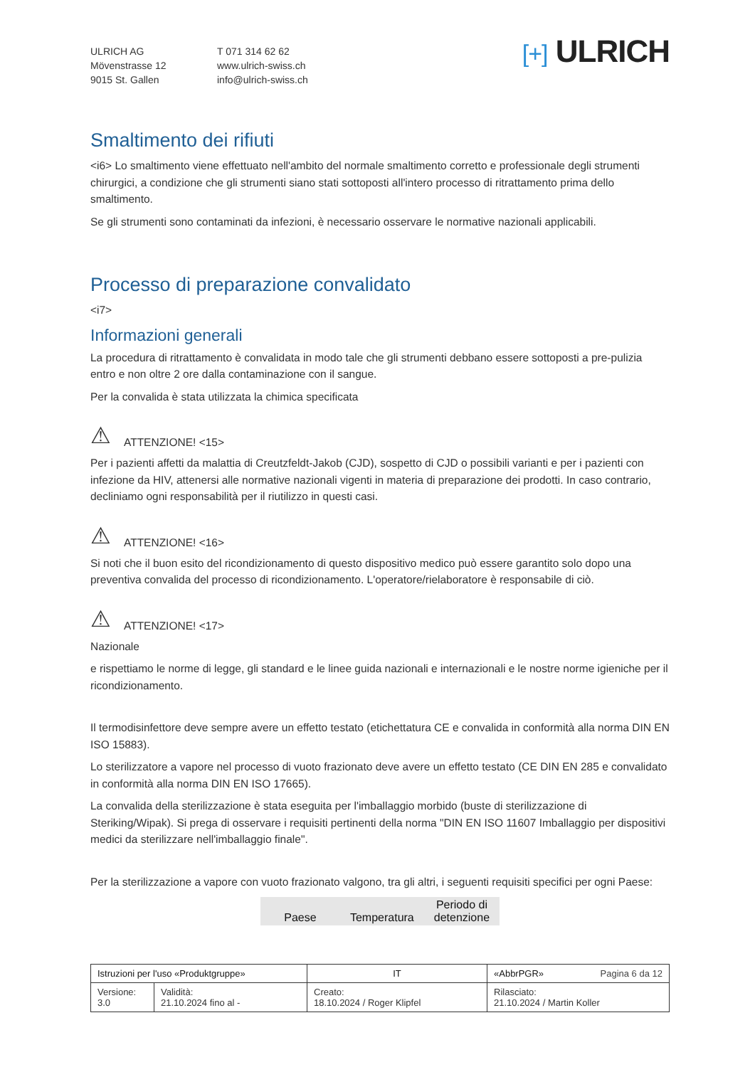ULRICH AG
Mövenstrasse 12
9015 St. Gallen
T 071 314 62 62
www.ulrich-swiss.ch
info@ulrich-swiss.ch
[+] ULRICH
Smaltimento dei rifiuti
<i6> Lo smaltimento viene effettuato nell'ambito del normale smaltimento corretto e professionale degli strumenti chirurgici, a condizione che gli strumenti siano stati sottoposti all'intero processo di ritrattamento prima dello smaltimento.
Se gli strumenti sono contaminati da infezioni, è necessario osservare le normative nazionali applicabili.
Processo di preparazione convalidato
<i7>
Informazioni generali
La procedura di ritrattamento è convalidata in modo tale che gli strumenti debbano essere sottoposti a pre-pulizia entro e non oltre 2 ore dalla contaminazione con il sangue.
Per la convalida è stata utilizzata la chimica specificata
⚠ ATTENZIONE! <15>
Per i pazienti affetti da malattia di Creutzfeldt-Jakob (CJD), sospetto di CJD o possibili varianti e per i pazienti con infezione da HIV, attenersi alle normative nazionali vigenti in materia di preparazione dei prodotti. In caso contrario, decliniamo ogni responsabilità per il riutilizzo in questi casi.
⚠ ATTENZIONE! <16>
Si noti che il buon esito del ricondizionamento di questo dispositivo medico può essere garantito solo dopo una preventiva convalida del processo di ricondizionamento. L'operatore/rielaboratore è responsabile di ciò.
⚠ ATTENZIONE! <17>
Nazionale
e rispettiamo le norme di legge, gli standard e le linee guida nazionali e internazionali e le nostre norme igieniche per il ricondizionamento.
Il termodisinfettore deve sempre avere un effetto testato (etichettatura CE e convalida in conformità alla norma DIN EN ISO 15883).
Lo sterilizzatore a vapore nel processo di vuoto frazionato deve avere un effetto testato (CE DIN EN 285 e convalidato in conformità alla norma DIN EN ISO 17665).
La convalida della sterilizzazione è stata eseguita per l'imballaggio morbido (buste di sterilizzazione di Steriking/Wipak). Si prega di osservare i requisiti pertinenti della norma "DIN EN ISO 11607 Imballaggio per dispositivi medici da sterilizzare nell'imballaggio finale".
Per la sterilizzazione a vapore con vuoto frazionato valgono, tra gli altri, i seguenti requisiti specifici per ogni Paese:
| Paese | Temperatura | Periodo di detenzione |
| --- | --- | --- |
| Istruzioni per l'uso «Produktgruppe» | | IT | «AbbrPGR» Pagina 6 da 12 |
| Versione: 3.0 | Validità: 21.10.2024 fino al - | Creato: 18.10.2024 / Roger Klipfel | Rilasciato: 21.10.2024 / Martin Koller |